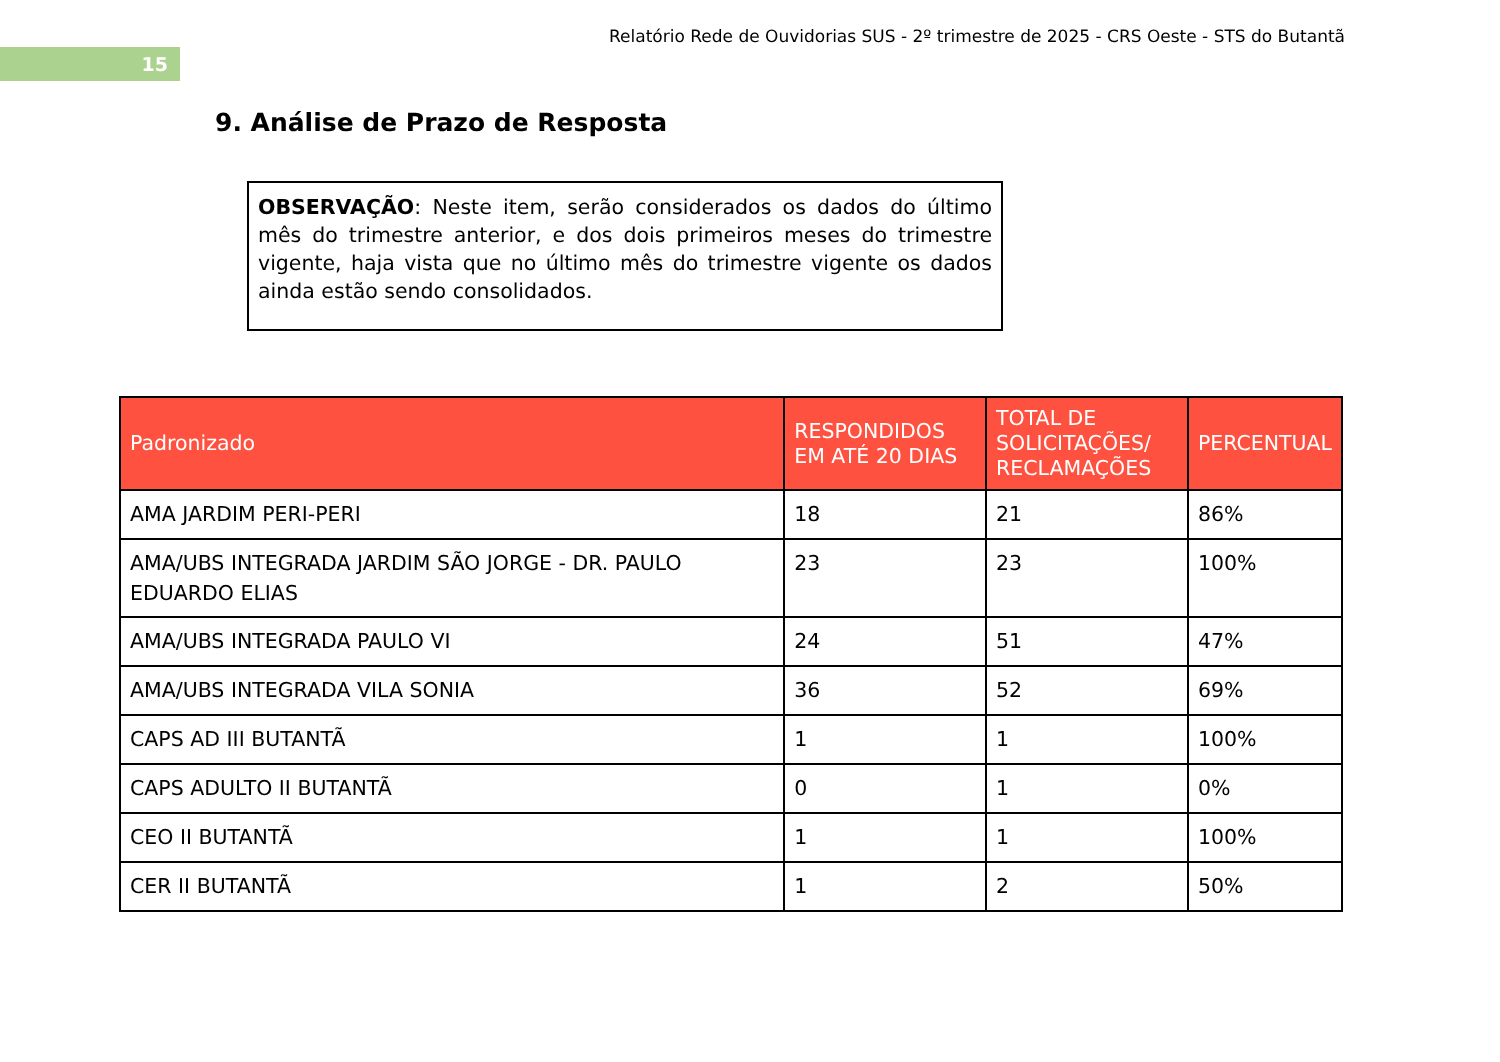Relatório Rede de Ouvidorias SUS - 2º trimestre de 2025 - CRS Oeste - STS do Butantã
15
9. Análise de Prazo de Resposta
OBSERVAÇÃO: Neste item, serão considerados os dados do último mês do trimestre anterior, e dos dois primeiros meses do trimestre vigente, haja vista que no último mês do trimestre vigente os dados ainda estão sendo consolidados.
| Padronizado | RESPONDIDOS EM ATÉ 20 DIAS | TOTAL DE SOLICITAÇÕES/ RECLAMAÇÕES | PERCENTUAL |
| --- | --- | --- | --- |
| AMA JARDIM PERI-PERI | 18 | 21 | 86% |
| AMA/UBS INTEGRADA JARDIM SÃO JORGE - DR. PAULO EDUARDO ELIAS | 23 | 23 | 100% |
| AMA/UBS INTEGRADA PAULO VI | 24 | 51 | 47% |
| AMA/UBS INTEGRADA VILA SONIA | 36 | 52 | 69% |
| CAPS AD III BUTANTÃ | 1 | 1 | 100% |
| CAPS ADULTO II BUTANTÃ | 0 | 1 | 0% |
| CEO II BUTANTÃ | 1 | 1 | 100% |
| CER II BUTANTÃ | 1 | 2 | 50% |